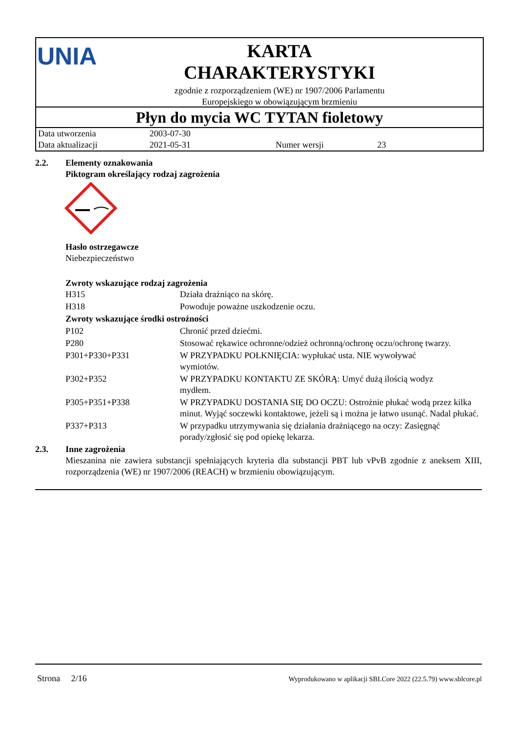UNIA
KARTA
CHARAKTERYSTYKI
zgodnie z rozporządzeniem (WE) nr 1907/2006 Parlamentu
Europejskiego w obowiązującym brzmieniu
Płyn do mycia WC TYTAN fioletowy
| Data utworzenia | 2003-07-30 | | |
| Data aktualizacji | 2021-05-31 | Numer wersji | 23 |
2.2. Elementy oznakowania
Piktogram określający rodzaj zagrożenia
Hasło ostrzegawcze
Niebezpieczeństwo
Zwroty wskazujące rodzaj zagrożenia
| H315 | Działa drażniąco na skórę. |
| H318 | Powoduje poważne uszkodzenie oczu. |
| Zwroty wskazujące środki ostrożności | |
| P102 | Chronić przed dziećmi. |
| P280 | Stosować rękawice ochronne/odzież ochronną/ochronę oczu/ochronę twarzy. |
| P301+P330+P331 | W PRZYPADKU POŁKNIĘCIA: wypłukać usta. NIE wywoływać wymiotów. |
| P302+P352 | W PRZYPADKU KONTAKTU ZE SKÓRĄ: Umyć dużą ilością wodyz mydłem. |
| P305+P351+P338 | W PRZYPADKU DOSTANIA SIĘ DO OCZU: Ostrożnie płukać wodą przez kilka minut. Wyjąć soczewki kontaktowe, jeżeli są i można je łatwo usunąć. Nadal płukać. |
| P337+P313 | W przypadku utrzymywania się działania drażniącego na oczy: Zasięgnąć porady/zgłosić się pod opiekę lekarza. |
2.3. Inne zagrożenia
Mieszanina nie zawiera substancji spełniających kryteria dla substancji PBT lub vPvB zgodnie z aneksem XIII, rozporządzenia (WE) nr 1907/2006 (REACH) w brzmieniu obowiązującym.
Strona 2/16 Wyprodukowano w aplikacji SBLCore 2022 (22.5.79) www.sblcore.pl